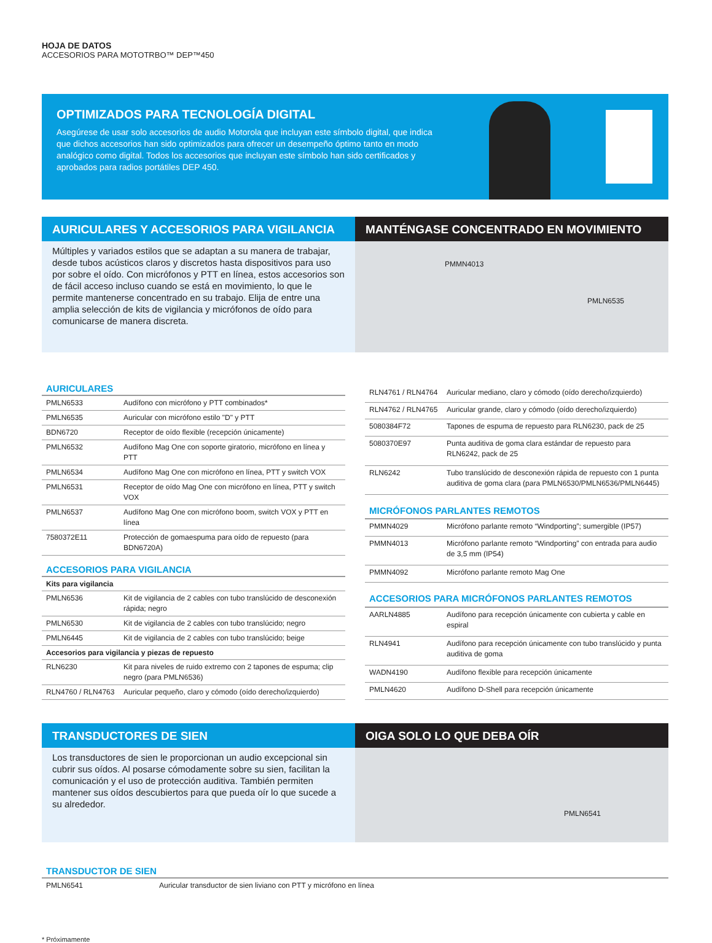HOJA DE DATOS
ACCESORIOS PARA MOTOTRBO™ DEP™450
OPTIMIZADOS PARA TECNOLOGÍA DIGITAL
Asegúrese de usar solo accesorios de audio Motorola que incluyan este símbolo digital, que indica que dichos accesorios han sido optimizados para ofrecer un desempeño óptimo tanto en modo analógico como digital. Todos los accesorios que incluyan este símbolo han sido certificados y aprobados para radios portátiles DEP 450.
AURICULARES Y ACCESORIOS PARA VIGILANCIA
Múltiples y variados estilos que se adaptan a su manera de trabajar, desde tubos acústicos claros y discretos hasta dispositivos para uso por sobre el oído. Con micrófonos y PTT en línea, estos accesorios son de fácil acceso incluso cuando se está en movimiento, lo que le permite mantenerse concentrado en su trabajo. Elija de entre una amplia selección de kits de vigilancia y micrófonos de oído para comunicarse de manera discreta.
MANTÉNGASE CONCENTRADO EN MOVIMIENTO
PMMN4013
PMLN6535
| AURICULARES | |
| --- | --- |
| PMLN6533 | Audífono con micrófono y PTT combinados* |
| PMLN6535 | Auricular con micrófono estilo "D" y PTT |
| BDN6720 | Receptor de oído flexible (recepción únicamente) |
| PMLN6532 | Audífono Mag One con soporte giratorio, micrófono en línea y PTT |
| PMLN6534 | Audífono Mag One con micrófono en línea, PTT y switch VOX |
| PMLN6531 | Receptor de oído Mag One con micrófono en línea, PTT y switch VOX |
| PMLN6537 | Audífono Mag One con micrófono boom, switch VOX y PTT en línea |
| 7580372E11 | Protección de gomaespuma para oído de repuesto (para BDN6720A) |
| ACCESORIOS PARA VIGILANCIA | |
| Kits para vigilancia | |
| PMLN6536 | Kit de vigilancia de 2 cables con tubo translúcido de desconexión rápida; negro |
| PMLN6530 | Kit de vigilancia de 2 cables con tubo translúcido; negro |
| PMLN6445 | Kit de vigilancia de 2 cables con tubo translúcido; beige |
| Accesorios para vigilancia y piezas de repuesto | |
| RLN6230 | Kit para niveles de ruido extremo con 2 tapones de espuma; clip negro (para PMLN6536) |
| RLN4760 / RLN4763 | Auricular pequeño, claro y cómodo (oído derecho/izquierdo) |
| RLN4761 / RLN4764 | Auricular mediano, claro y cómodo (oído derecho/izquierdo) |
| RLN4762 / RLN4765 | Auricular grande, claro y cómodo (oído derecho/izquierdo) |
| 5080384F72 | Tapones de espuma de repuesto para RLN6230, pack de 25 |
| 5080370E97 | Punta auditiva de goma clara estándar de repuesto para RLN6242, pack de 25 |
| RLN6242 | Tubo translúcido de desconexión rápida de repuesto con 1 punta auditiva de goma clara (para PMLN6530/PMLN6536/PMLN6445) |
| MICRÓFONOS PARLANTES REMOTOS | |
| PMMN4029 | Micrófono parlante remoto “Windporting”; sumergible (IP57) |
| PMMN4013 | Micrófono parlante remoto “Windporting” con entrada para audio de 3,5 mm (IP54) |
| PMMN4092 | Micrófono parlante remoto Mag One |
| ACCESORIOS PARA MICRÓFONOS PARLANTES REMOTOS | |
| AARLN4885 | Audífono para recepción únicamente con cubierta y cable en espiral |
| RLN4941 | Audífono para recepción únicamente con tubo translúcido y punta auditiva de goma |
| WADN4190 | Audífono flexible para recepción únicamente |
| PMLN4620 | Audífono D-Shell para recepción únicamente |
TRANSDUCTORES DE SIEN
Los transductores de sien le proporcionan un audio excepcional sin cubrir sus oídos. Al posarse cómodamente sobre su sien, facilitan la comunicación y el uso de protección auditiva. También permiten mantener sus oídos descubiertos para que pueda oír lo que sucede a su alrededor.
OIGA SOLO LO QUE DEBA OÍR
PMLN6541
| TRANSDUCTOR DE SIEN | |
| --- | --- |
| PMLN6541 | Auricular transductor de sien liviano con PTT y micrófono en línea |
* Próximamente